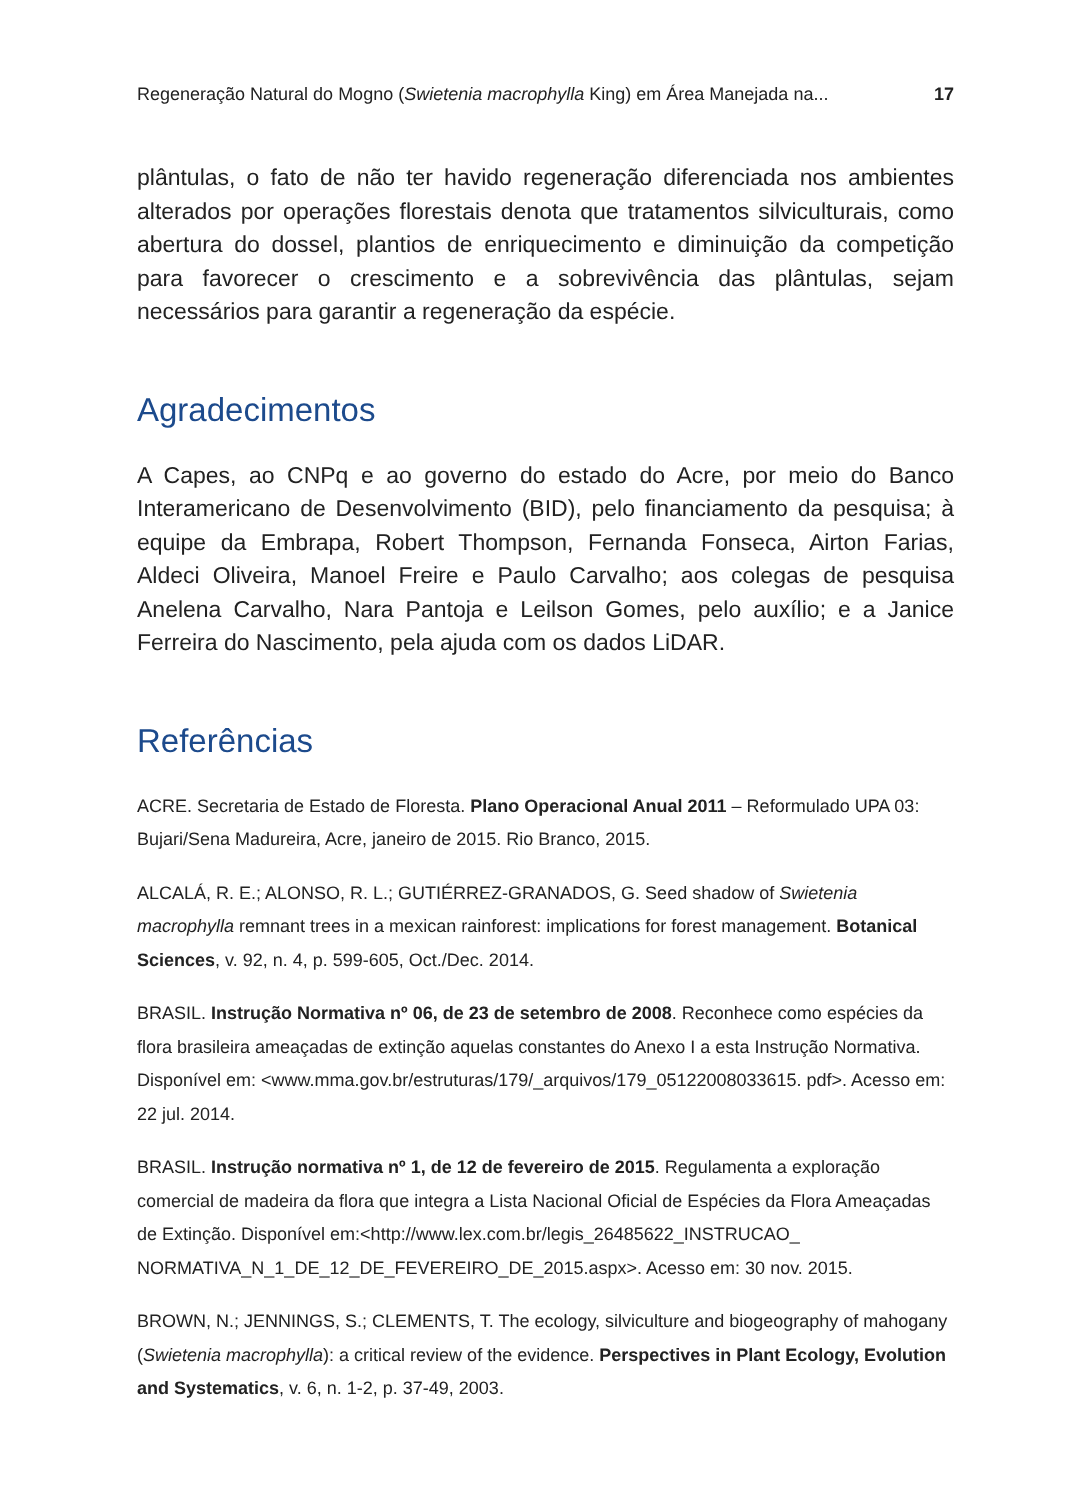Regeneração Natural do Mogno (Swietenia macrophylla King) em Área Manejada na... 17
plântulas, o fato de não ter havido regeneração diferenciada nos ambientes alterados por operações florestais denota que tratamentos silviculturais, como abertura do dossel, plantios de enriquecimento e diminuição da competição para favorecer o crescimento e a sobrevivência das plântulas, sejam necessários para garantir a regeneração da espécie.
Agradecimentos
A Capes, ao CNPq e ao governo do estado do Acre, por meio do Banco Interamericano de Desenvolvimento (BID), pelo financiamento da pesquisa; à equipe da Embrapa, Robert Thompson, Fernanda Fonseca, Airton Farias, Aldeci Oliveira, Manoel Freire e Paulo Carvalho; aos colegas de pesquisa Anelena Carvalho, Nara Pantoja e Leilson Gomes, pelo auxílio; e a Janice Ferreira do Nascimento, pela ajuda com os dados LiDAR.
Referências
ACRE. Secretaria de Estado de Floresta. Plano Operacional Anual 2011 – Reformulado UPA 03: Bujari/Sena Madureira, Acre, janeiro de 2015. Rio Branco, 2015.
ALCALÁ, R. E.; ALONSO, R. L.; GUTIÉRREZ-GRANADOS, G. Seed shadow of Swietenia macrophylla remnant trees in a mexican rainforest: implications for forest management. Botanical Sciences, v. 92, n. 4, p. 599-605, Oct./Dec. 2014.
BRASIL. Instrução Normativa nº 06, de 23 de setembro de 2008. Reconhece como espécies da flora brasileira ameaçadas de extinção aquelas constantes do Anexo I a esta Instrução Normativa. Disponível em: <www.mma.gov.br/estruturas/179/_arquivos/179_05122008033615. pdf>. Acesso em: 22 jul. 2014.
BRASIL. Instrução normativa nº 1, de 12 de fevereiro de 2015. Regulamenta a exploração comercial de madeira da flora que integra a Lista Nacional Oficial de Espécies da Flora Ameaçadas de Extinção. Disponível em:<http://www.lex.com.br/legis_26485622_INSTRUCAO_ NORMATIVA_N_1_DE_12_DE_FEVEREIRO_DE_2015.aspx>. Acesso em: 30 nov. 2015.
BROWN, N.; JENNINGS, S.; CLEMENTS, T. The ecology, silviculture and biogeography of mahogany (Swietenia macrophylla): a critical review of the evidence. Perspectives in Plant Ecology, Evolution and Systematics, v. 6, n. 1-2, p. 37-49, 2003.